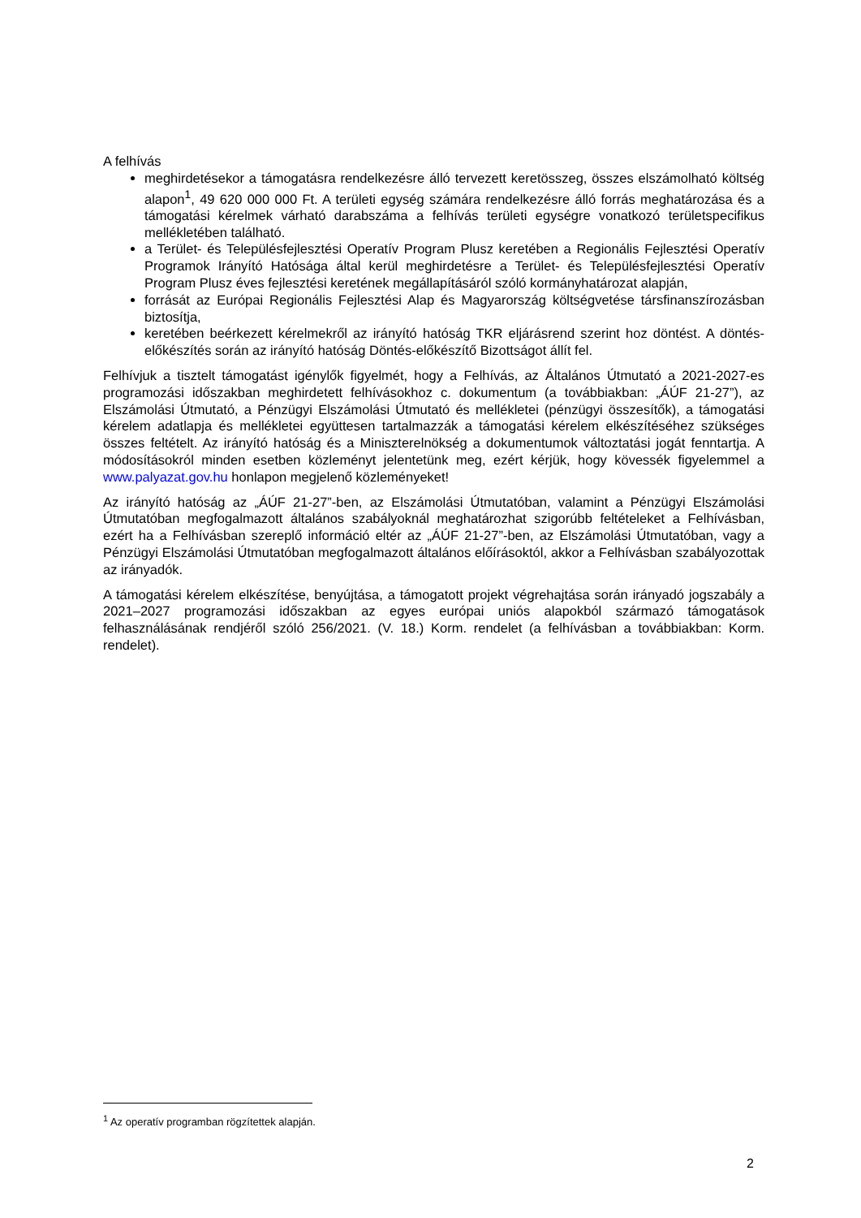A felhívás
meghirdetésekor a támogatásra rendelkezésre álló tervezett keretösszeg, összes elszámolható költség alapon<sup>1</sup>, 49 620 000 000 Ft. A területi egység számára rendelkezésre álló forrás meghatározása és a támogatási kérelmek várható darabszáma a felhívás területi egységre vonatkozó területspecifikus mellékletében található.
a Terület- és Településfejlesztési Operatív Program Plusz keretében a Regionális Fejlesztési Operatív Programok Irányító Hatósága által kerül meghirdetésre a Terület- és Településfejlesztési Operatív Program Plusz éves fejlesztési keretének megállapításáról szóló kormányhatározat alapján,
forrását az Európai Regionális Fejlesztési Alap és Magyarország költségvetése társfinanszírozásban biztosítja,
keretében beérkezett kérelmekről az irányító hatóság TKR eljárásrend szerint hoz döntést. A döntés-előkészítés során az irányító hatóság Döntés-előkészítő Bizottságot állít fel.
Felhívjuk a tisztelt támogatást igénylők figyelmét, hogy a Felhívás, az Általános Útmutató a 2021-2027-es programozási időszakban meghirdetett felhívásokhoz c. dokumentum (a továbbiakban: „ÁÚF 21-27”), az Elszámolási Útmutató, a Pénzügyi Elszámolási Útmutató és mellékletei (pénzügyi összesítők), a támogatási kérelem adatlapja és mellékletei együttesen tartalmazzák a támogatási kérelem elkészítéséhez szükséges összes feltételt. Az irányító hatóság és a Miniszterelnökség a dokumentumok változtatási jogát fenntartja. A módosításokról minden esetben közleményt jelentetünk meg, ezért kérjük, hogy kövessék figyelemmel a www.palyazat.gov.hu honlapon megjelenő közleményeket!
Az irányító hatóság az „ÁÚF 21-27”-ben, az Elszámolási Útmutatóban, valamint a Pénzügyi Elszámolási Útmutatóban megfogalmazott általános szabályoknál meghatározhat szigorúbb feltételeket a Felhívásban, ezért ha a Felhívásban szereplő információ eltér az „ÁÚF 21-27”-ben, az Elszámolási Útmutatóban, vagy a Pénzügyi Elszámolási Útmutatóban megfogalmazott általános előírásoktól, akkor a Felhívásban szabályozottak az irányadók.
A támogatási kérelem elkészítése, benyújtása, a támogatott projekt végrehajtása során irányadó jogszabály a 2021–2027 programozási időszakban az egyes európai uniós alapokból származó támogatások felhasználásának rendjéről szóló 256/2021. (V. 18.) Korm. rendelet (a felhívásban a továbbiakban: Korm. rendelet).
<sup>1</sup> Az operatív programban rögzítettek alapján.
2